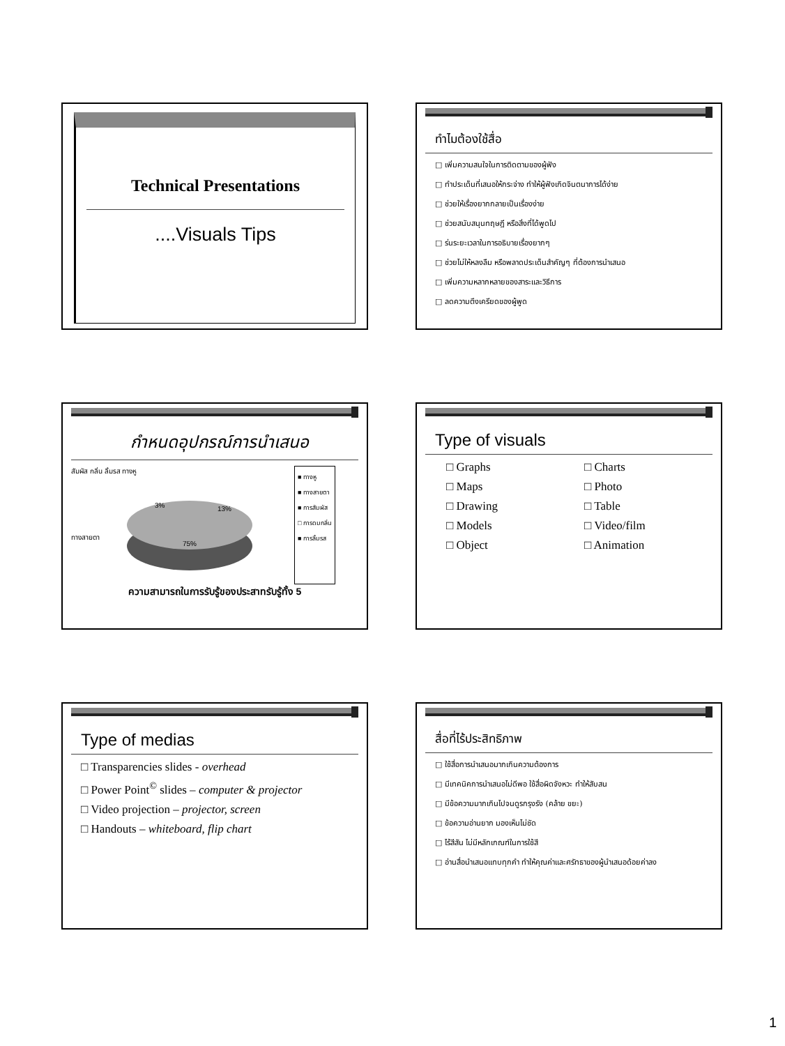Technical Presentations
....Visuals Tips
ทำไมต้องใช้สื่อ
เพิ่มความสนใจในการติดตามของผู้ฟัง
ทำประเด็นที่เสนอให้กระจ่าง ทำให้ผู้ฟังเกิดจินตนาการได้ง่าย
ช่วยให้เรื่องยากกลายเป็นเรื่องง่าย
ช่วยสนับสนุนทฤษฎี หรือสิ่งที่ได้พูดไป
ร่นระยะเวลาในการอธิบายเรื่องยากๆ
ช่วยไม่ให้หลงลืม หรือพลาดประเด็นสำคัญๆ ที่ต้องการนำเสนอ
เพิ่มความหลากหลายของสาระและวิธีการ
ลดความตึงเครียดของผู้พูด
กำหนดอุปกรณ์การนำเสนอ
สัมผัส กลิ่น ลิ้มรส ทางหู
75%
13%
3%
ทางสายตา
■ ทางหู
■ ทางสายตา
■ การสัมผัส
□ การดมกลิ่น
■ การลิ้มรส
ความสามารถในการรับรู้ของประสาทรับรู้ทั้ง 5
Type of visuals
Graphs
Maps
Drawing
Models
Object
Charts
Photo
Table
Video/film
Animation
Type of medias
Transparencies slides - overhead
Power Point<sup>©</sup> slides – computer & projector
Video projection – projector, screen
Handouts – whiteboard, flip chart
สื่อที่ไร้ประสิทธิภาพ
ใช้สื่อการนำเสนอมากเกินความต้องการ
มีเทคนิคการนำเสนอไม่ดีพอ ใช้สื่อผิดจังหวะ ทำให้สับสน
มีข้อความมากเกินไปจนดูรกรุงรัง (คล้าย ขยะ)
ข้อความอ่านยาก มองเห็นไม่ชัด
ไร้สีสัน ไม่มีหลักเกณฑ์ในการใช้สี
อ่านสื่อนำเสนอแทบทุกคำ ทำให้คุณค่าและศรัทธาของผู้นำเสนอด้อยค่าลง
1